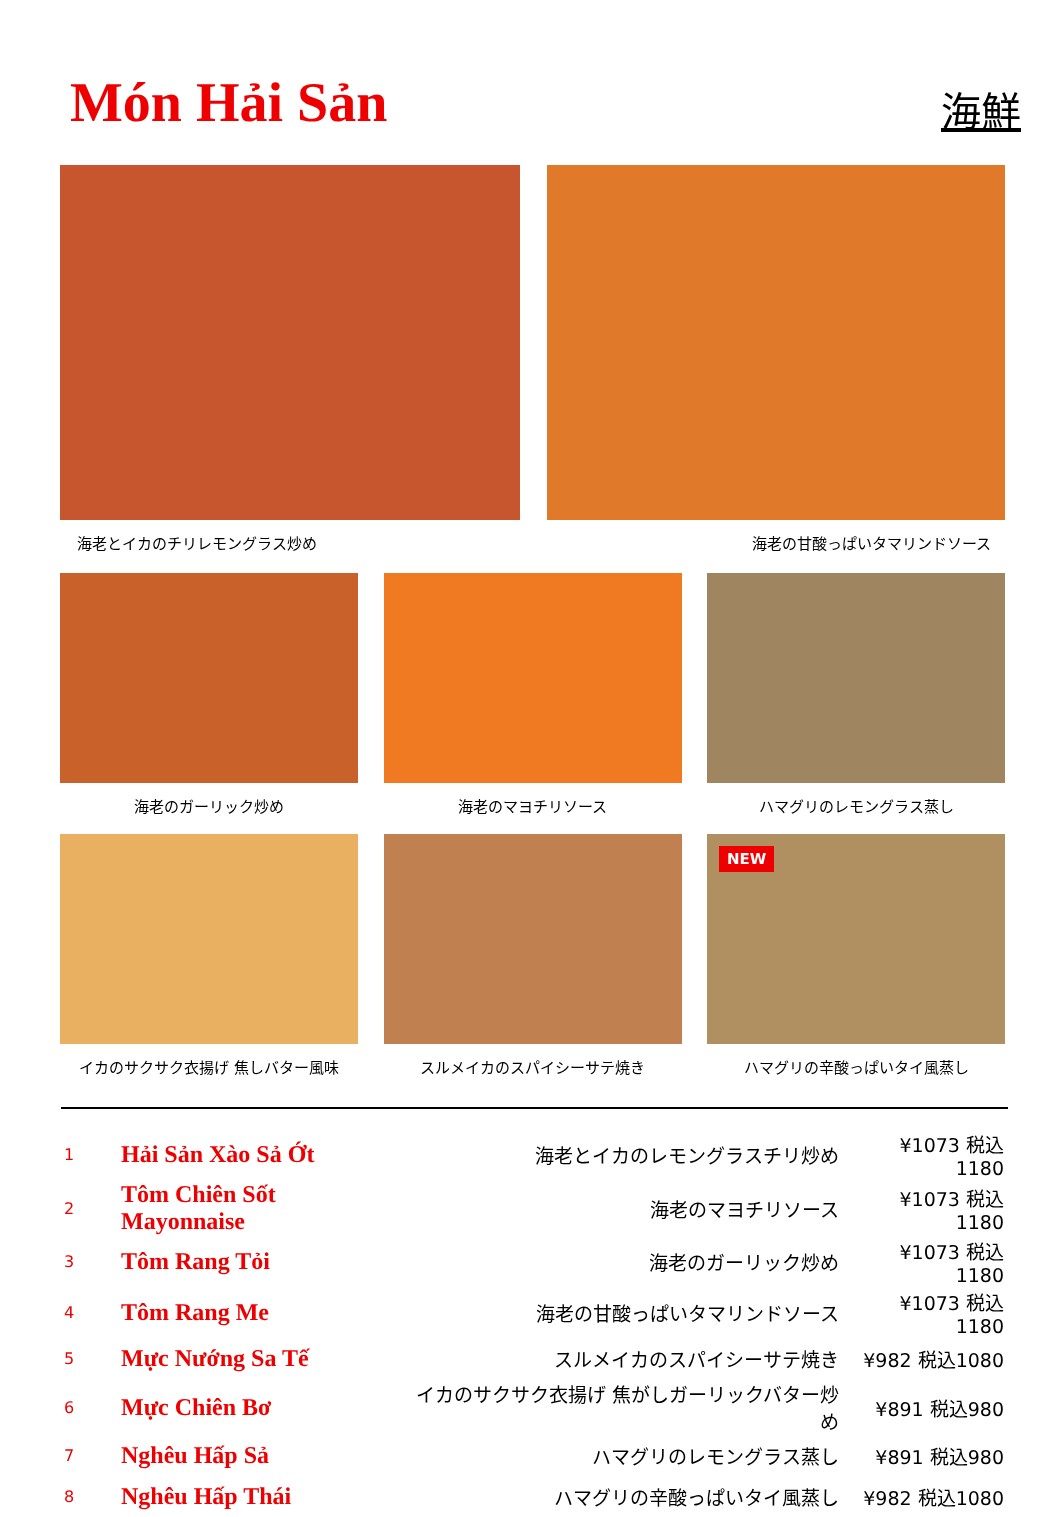Món Hải Sản
海鮮
海老とイカのチリレモングラス炒め 海老の甘酸っぱいタマリンドソース
海老のガーリック炒め 海老のマヨチリソース ハマグリのレモングラス蒸し
イカのサクサク衣揚げ 焦しバター風味 スルメイカのスパイシーサテ焼き
NEW
ハマグリの辛酸っぱいタイ風蒸し
| 1 | Hải Sản Xào Sả Ớt | 海老とイカのレモングラスチリ炒め | ¥1073 税込1180 |
| 2 | Tôm Chiên Sốt Mayonnaise | 海老のマヨチリソース | ¥1073 税込1180 |
| 3 | Tôm Rang Tỏi | 海老のガーリック炒め | ¥1073 税込1180 |
| 4 | Tôm Rang Me | 海老の甘酸っぱいタマリンドソース | ¥1073 税込1180 |
| 5 | Mực Nướng Sa Tế | スルメイカのスパイシーサテ焼き | ¥982 税込1080 |
| 6 | Mực Chiên Bơ | イカのサクサク衣揚げ 焦がしガーリックバター炒め | ¥891 税込980 |
| 7 | Nghêu Hấp Sả | ハマグリのレモングラス蒸し | ¥891 税込980 |
| 8 | Nghêu Hấp Thái | ハマグリの辛酸っぱいタイ風蒸し | ¥982 税込1080 |